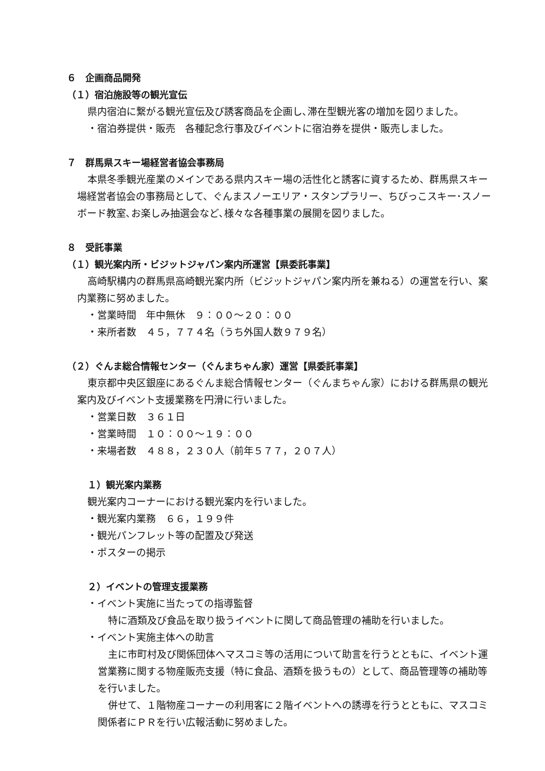６　企画商品開発
（１）宿泊施設等の観光宣伝
県内宿泊に繋がる観光宣伝及び誘客商品を企画し､滞在型観光客の増加を図りました。
・宿泊券提供・販売　各種記念行事及びイベントに宿泊券を提供・販売しました。
７　群馬県スキー場経営者協会事務局
本県冬季観光産業のメインである県内スキー場の活性化と誘客に資するため、群馬県スキー場経営者協会の事務局として、ぐんまスノーエリア・スタンプラリー、ちびっこスキー･スノーボード教室､お楽しみ抽選会など､様々な各種事業の展開を図りました。
８　受託事業
（１）観光案内所・ビジットジャパン案内所運営【県委託事業】
高崎駅構内の群馬県高崎観光案内所（ビジットジャパン案内所を兼ねる）の運営を行い、案内業務に努めました。
・営業時間　年中無休　９：００～２０：００
・来所者数　４５，７７４名（うち外国人数９７９名）
（２）ぐんま総合情報センター（ぐんまちゃん家）運営【県委託事業】
東京都中央区銀座にあるぐんま総合情報センター（ぐんまちゃん家）における群馬県の観光案内及びイベント支援業務を円滑に行いました。
・営業日数　３６１日
・営業時間　１０：００～１９：００
・来場者数　４８８，２３０人（前年５７７，２０７人）
１）観光案内業務
観光案内コーナーにおける観光案内を行いました。
・観光案内業務　６６，１９９件
・観光パンフレット等の配置及び発送
・ポスターの掲示
２）イベントの管理支援業務
・イベント実施に当たっての指導監督
特に酒類及び食品を取り扱うイベントに関して商品管理の補助を行いました。
・イベント実施主体への助言
主に市町村及び関係団体へマスコミ等の活用について助言を行うとともに、イベント運営業務に関する物産販売支援（特に食品、酒類を扱うもの）として、商品管理等の補助等を行いました。
併せて、１階物産コーナーの利用客に２階イベントへの誘導を行うとともに、マスコミ関係者にＰＲを行い広報活動に努めました。